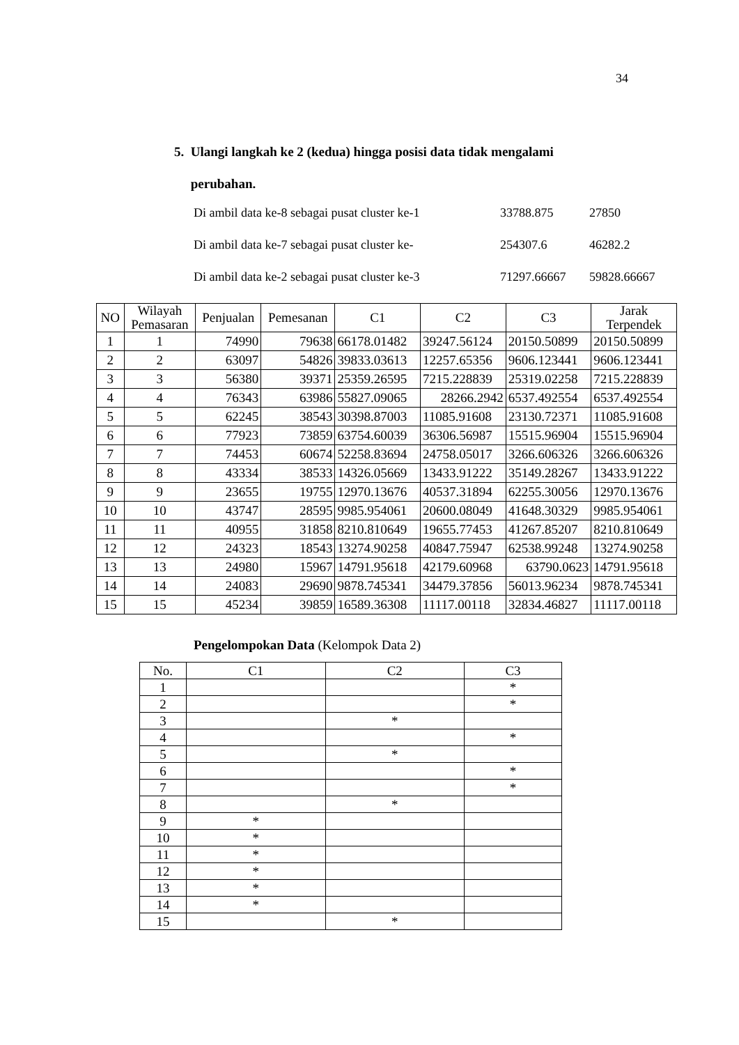34
5. Ulangi langkah ke 2 (kedua) hingga posisi data tidak mengalami
perubahan.
Di ambil data ke-8 sebagai pusat cluster ke-1 33788.875 27850
Di ambil data ke-7 sebagai pusat cluster ke- 254307.6 46282.2
Di ambil data ke-2 sebagai pusat cluster ke-3 71297.66667 59828.66667
| NO | Wilayah Pemasaran | Penjualan | Pemesanan | C1 | C2 | C3 | Jarak Terpendek |
| --- | --- | --- | --- | --- | --- | --- | --- |
| 1 | 1 | 74990 | 79638 | 66178.01482 | 39247.56124 | 20150.50899 | 20150.50899 |
| 2 | 2 | 63097 | 54826 | 39833.03613 | 12257.65356 | 9606.123441 | 9606.123441 |
| 3 | 3 | 56380 | 39371 | 25359.26595 | 7215.228839 | 25319.02258 | 7215.228839 |
| 4 | 4 | 76343 | 63986 | 55827.09065 | 28266.2942 | 6537.492554 | 6537.492554 |
| 5 | 5 | 62245 | 38543 | 30398.87003 | 11085.91608 | 23130.72371 | 11085.91608 |
| 6 | 6 | 77923 | 73859 | 63754.60039 | 36306.56987 | 15515.96904 | 15515.96904 |
| 7 | 7 | 74453 | 60674 | 52258.83694 | 24758.05017 | 3266.606326 | 3266.606326 |
| 8 | 8 | 43334 | 38533 | 14326.05669 | 13433.91222 | 35149.28267 | 13433.91222 |
| 9 | 9 | 23655 | 19755 | 12970.13676 | 40537.31894 | 62255.30056 | 12970.13676 |
| 10 | 10 | 43747 | 28595 | 9985.954061 | 20600.08049 | 41648.30329 | 9985.954061 |
| 11 | 11 | 40955 | 31858 | 8210.810649 | 19655.77453 | 41267.85207 | 8210.810649 |
| 12 | 12 | 24323 | 18543 | 13274.90258 | 40847.75947 | 62538.99248 | 13274.90258 |
| 13 | 13 | 24980 | 15967 | 14791.95618 | 42179.60968 | 63790.0623 | 14791.95618 |
| 14 | 14 | 24083 | 29690 | 9878.745341 | 34479.37856 | 56013.96234 | 9878.745341 |
| 15 | 15 | 45234 | 39859 | 16589.36308 | 11117.00118 | 32834.46827 | 11117.00118 |
Pengelompokan Data (Kelompok Data 2)
| No. | C1 | C2 | C3 |
| --- | --- | --- | --- |
| 1 | | | * |
| 2 | | | * |
| 3 | | * | |
| 4 | | | * |
| 5 | | * | |
| 6 | | | * |
| 7 | | | * |
| 8 | | * | |
| 9 | * | | |
| 10 | * | | |
| 11 | * | | |
| 12 | * | | |
| 13 | * | | |
| 14 | * | | |
| 15 | | * | |